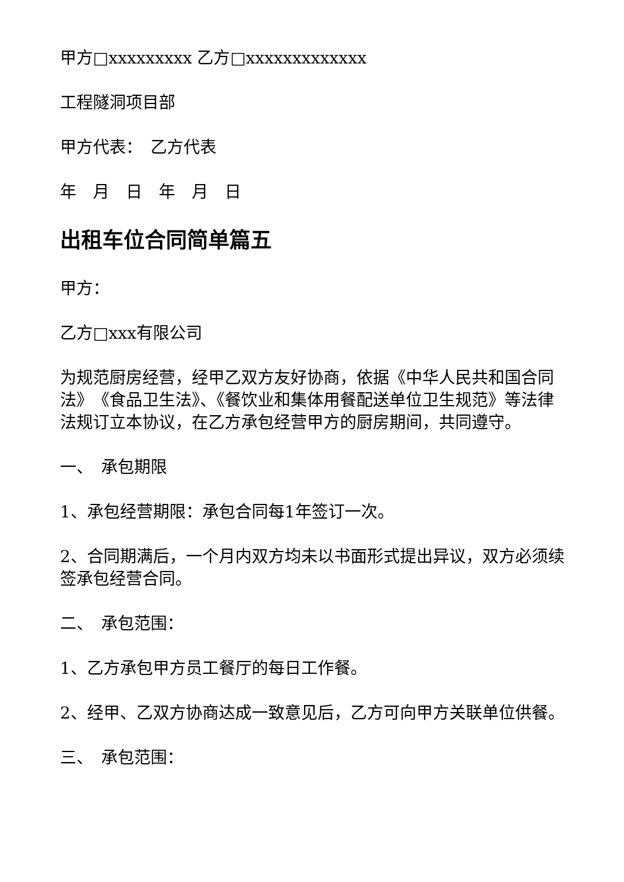甲方□xxxxxxxxx 乙方□xxxxxxxxxxxxx
工程隧洞项目部
甲方代表：　乙方代表
年　月　日　年　月　日
出租车位合同简单篇五
甲方：
乙方□xxx有限公司
为规范厨房经营，经甲乙双方友好协商，依据《中华人民共和国合同法》　《食品卫生法》、《餐饮业和集体用餐配送单位卫生规范》等法律法规订立本协议，在乙方承包经营甲方的厨房期间，共同遵守。
一、　承包期限
1、承包经营期限：承包合同每1年签订一次。
2、合同期满后，一个月内双方均未以书面形式提出异议，双方必须续签承包经营合同。
二、　承包范围：
1、乙方承包甲方员工餐厅的每日工作餐。
2、经甲、乙双方协商达成一致意见后，乙方可向甲方关联单位供餐。
三、　承包范围：